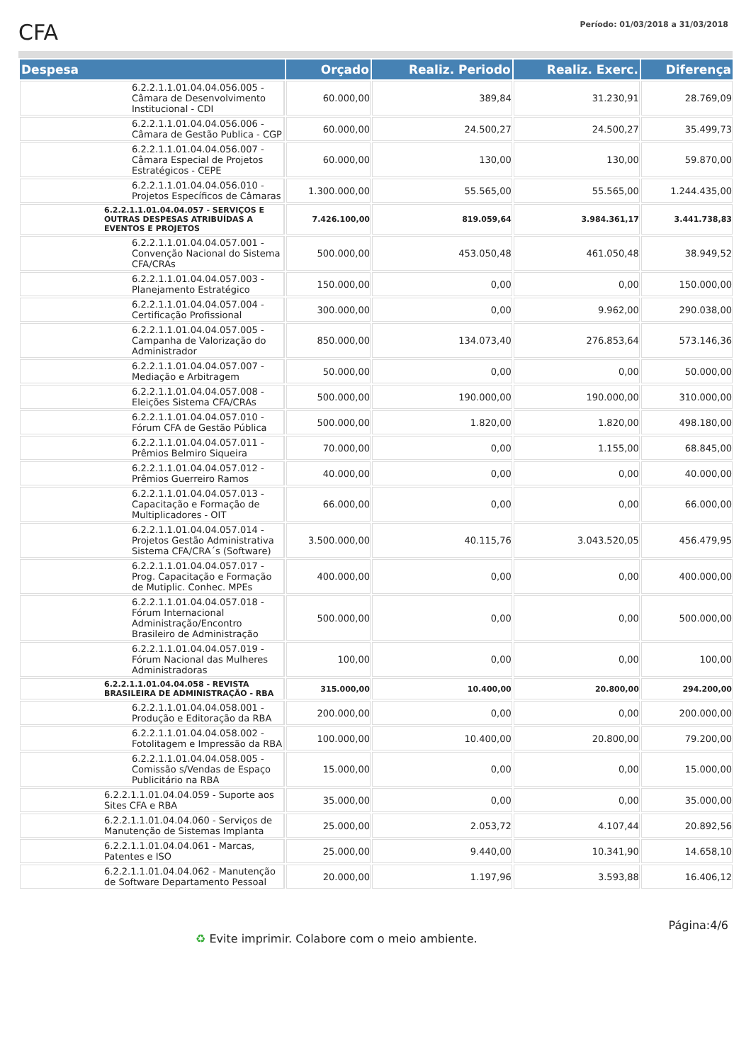CFA
Período: 01/03/2018 a 31/03/2018
| Despesa | Orçado | Realiz. Periodo | Realiz. Exerc. | Diferença |
| --- | --- | --- | --- | --- |
| 6.2.2.1.1.01.04.04.056.005 - Câmara de Desenvolvimento Institucional - CDI | 60.000,00 | 389,84 | 31.230,91 | 28.769,09 |
| 6.2.2.1.1.01.04.04.056.006 - Câmara de Gestão Publica - CGP | 60.000,00 | 24.500,27 | 24.500,27 | 35.499,73 |
| 6.2.2.1.1.01.04.04.056.007 - Câmara Especial de Projetos Estratégicos - CEPE | 60.000,00 | 130,00 | 130,00 | 59.870,00 |
| 6.2.2.1.1.01.04.04.056.010 - Projetos Específicos de Câmaras | 1.300.000,00 | 55.565,00 | 55.565,00 | 1.244.435,00 |
| 6.2.2.1.1.01.04.04.057 - SERVIÇOS E OUTRAS DESPESAS ATRIBUÍDAS A EVENTOS E PROJETOS | 7.426.100,00 | 819.059,64 | 3.984.361,17 | 3.441.738,83 |
| 6.2.2.1.1.01.04.04.057.001 - Convenção Nacional do Sistema CFA/CRAs | 500.000,00 | 453.050,48 | 461.050,48 | 38.949,52 |
| 6.2.2.1.1.01.04.04.057.003 - Planejamento Estratégico | 150.000,00 | 0,00 | 0,00 | 150.000,00 |
| 6.2.2.1.1.01.04.04.057.004 - Certificação Profissional | 300.000,00 | 0,00 | 9.962,00 | 290.038,00 |
| 6.2.2.1.1.01.04.04.057.005 - Campanha de Valorização do Administrador | 850.000,00 | 134.073,40 | 276.853,64 | 573.146,36 |
| 6.2.2.1.1.01.04.04.057.007 - Mediação e Arbitragem | 50.000,00 | 0,00 | 0,00 | 50.000,00 |
| 6.2.2.1.1.01.04.04.057.008 - Eleições Sistema CFA/CRAs | 500.000,00 | 190.000,00 | 190.000,00 | 310.000,00 |
| 6.2.2.1.1.01.04.04.057.010 - Fórum CFA de Gestão Pública | 500.000,00 | 1.820,00 | 1.820,00 | 498.180,00 |
| 6.2.2.1.1.01.04.04.057.011 - Prêmios Belmiro Siqueira | 70.000,00 | 0,00 | 1.155,00 | 68.845,00 |
| 6.2.2.1.1.01.04.04.057.012 - Prêmios Guerreiro Ramos | 40.000,00 | 0,00 | 0,00 | 40.000,00 |
| 6.2.2.1.1.01.04.04.057.013 - Capacitação e Formação de Multiplicadores - OIT | 66.000,00 | 0,00 | 0,00 | 66.000,00 |
| 6.2.2.1.1.01.04.04.057.014 - Projetos Gestão Administrativa Sistema CFA/CRA´s (Software) | 3.500.000,00 | 40.115,76 | 3.043.520,05 | 456.479,95 |
| 6.2.2.1.1.01.04.04.057.017 - Prog. Capacitação e Formação de Mutiplic. Conhec. MPEs | 400.000,00 | 0,00 | 0,00 | 400.000,00 |
| 6.2.2.1.1.01.04.04.057.018 - Fórum Internacional Administração/Encontro Brasileiro de Administração | 500.000,00 | 0,00 | 0,00 | 500.000,00 |
| 6.2.2.1.1.01.04.04.057.019 - Fórum Nacional das Mulheres Administradoras | 100,00 | 0,00 | 0,00 | 100,00 |
| 6.2.2.1.1.01.04.04.058 - REVISTA BRASILEIRA DE ADMINISTRAÇÃO - RBA | 315.000,00 | 10.400,00 | 20.800,00 | 294.200,00 |
| 6.2.2.1.1.01.04.04.058.001 - Produção e Editoração da RBA | 200.000,00 | 0,00 | 0,00 | 200.000,00 |
| 6.2.2.1.1.01.04.04.058.002 - Fotolitagem e Impressão da RBA | 100.000,00 | 10.400,00 | 20.800,00 | 79.200,00 |
| 6.2.2.1.1.01.04.04.058.005 - Comissão s/Vendas de Espaço Publicitário na RBA | 15.000,00 | 0,00 | 0,00 | 15.000,00 |
| 6.2.2.1.1.01.04.04.059 - Suporte aos Sites CFA e RBA | 35.000,00 | 0,00 | 0,00 | 35.000,00 |
| 6.2.2.1.1.01.04.04.060 - Serviços de Manutenção de Sistemas Implanta | 25.000,00 | 2.053,72 | 4.107,44 | 20.892,56 |
| 6.2.2.1.1.01.04.04.061 - Marcas, Patentes e ISO | 25.000,00 | 9.440,00 | 10.341,90 | 14.658,10 |
| 6.2.2.1.1.01.04.04.062 - Manutenção de Software Departamento Pessoal | 20.000,00 | 1.197,96 | 3.593,88 | 16.406,12 |
Página:4/6
♻ Evite imprimir. Colabore com o meio ambiente.